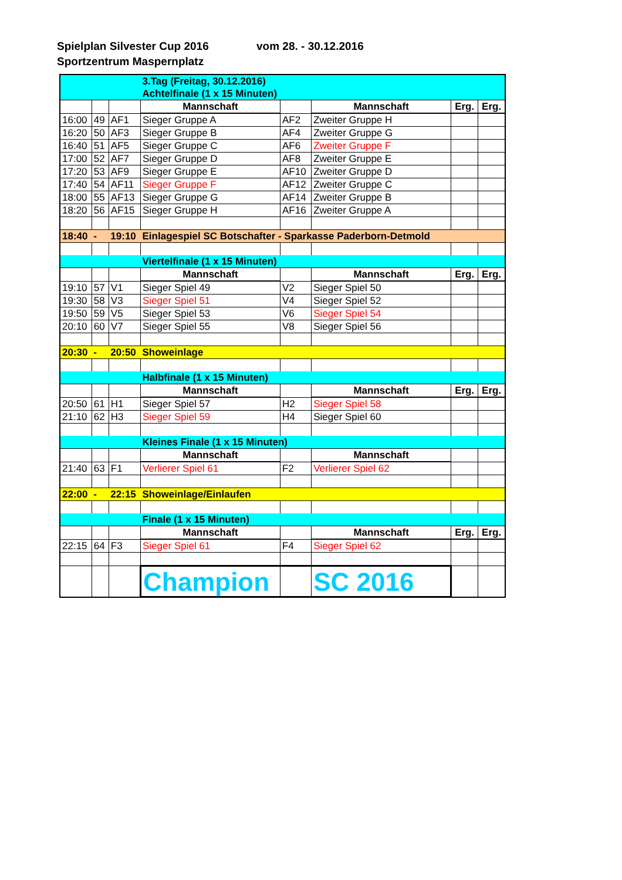Spielplan Silvester Cup 2016 vom 28. - 30.12.2016
Sportzentrum Maspernplatz
| | | | 3.Tag (Freitag, 30.12.2016) Achtelfinale (1 x 15 Minuten) | | | | |
| | | | Mannschaft | | Mannschaft | Erg. | Erg. |
| 16:00 | 49 | AF1 | Sieger Gruppe A | AF2 | Zweiter Gruppe H | | |
| 16:20 | 50 | AF3 | Sieger Gruppe B | AF4 | Zweiter Gruppe G | | |
| 16:40 | 51 | AF5 | Sieger Gruppe C | AF6 | Zweiter Gruppe F | | |
| 17:00 | 52 | AF7 | Sieger Gruppe D | AF8 | Zweiter Gruppe E | | |
| 17:20 | 53 | AF9 | Sieger Gruppe E | AF10 | Zweiter Gruppe D | | |
| 17:40 | 54 | AF11 | Sieger Gruppe F | AF12 | Zweiter Gruppe C | | |
| 18:00 | 55 | AF13 | Sieger Gruppe G | AF14 | Zweiter Gruppe B | | |
| 18:20 | 56 | AF15 | Sieger Gruppe H | AF16 | Zweiter Gruppe A | | |
| 18:40 | - | 19:10 | Einlagespiel SC Botschafter - Sparkasse Paderborn-Detmold | | | | |
| | | | Viertelfinale (1 x 15 Minuten) | | | | |
| | | | Mannschaft | | Mannschaft | Erg. | Erg. |
| 19:10 | 57 | V1 | Sieger Spiel 49 | V2 | Sieger Spiel 50 | | |
| 19:30 | 58 | V3 | Sieger Spiel 51 | V4 | Sieger Spiel 52 | | |
| 19:50 | 59 | V5 | Sieger Spiel 53 | V6 | Sieger Spiel 54 | | |
| 20:10 | 60 | V7 | Sieger Spiel 55 | V8 | Sieger Spiel 56 | | |
| 20:30 | - | 20:50 | Showeinlage | | | | |
| | | | Halbfinale (1 x 15 Minuten) | | | | |
| | | | Mannschaft | | Mannschaft | Erg. | Erg. |
| 20:50 | 61 | H1 | Sieger Spiel 57 | H2 | Sieger Spiel 58 | | |
| 21:10 | 62 | H3 | Sieger Spiel 59 | H4 | Sieger Spiel 60 | | |
| | | | Kleines Finale (1 x 15 Minuten) | | | | |
| | | | Mannschaft | | Mannschaft | | |
| 21:40 | 63 | F1 | Verlierer Spiel 61 | F2 | Verlierer Spiel 62 | | |
| 22:00 | - | 22:15 | Showeinlage/Einlaufen | | | | |
| | | | Finale (1 x 15 Minuten) | | | | |
| | | | Mannschaft | | Mannschaft | Erg. | Erg. |
| 22:15 | 64 | F3 | Sieger Spiel 61 | F4 | Sieger Spiel 62 | | |
| | | | Champion | | SC 2016 | | |